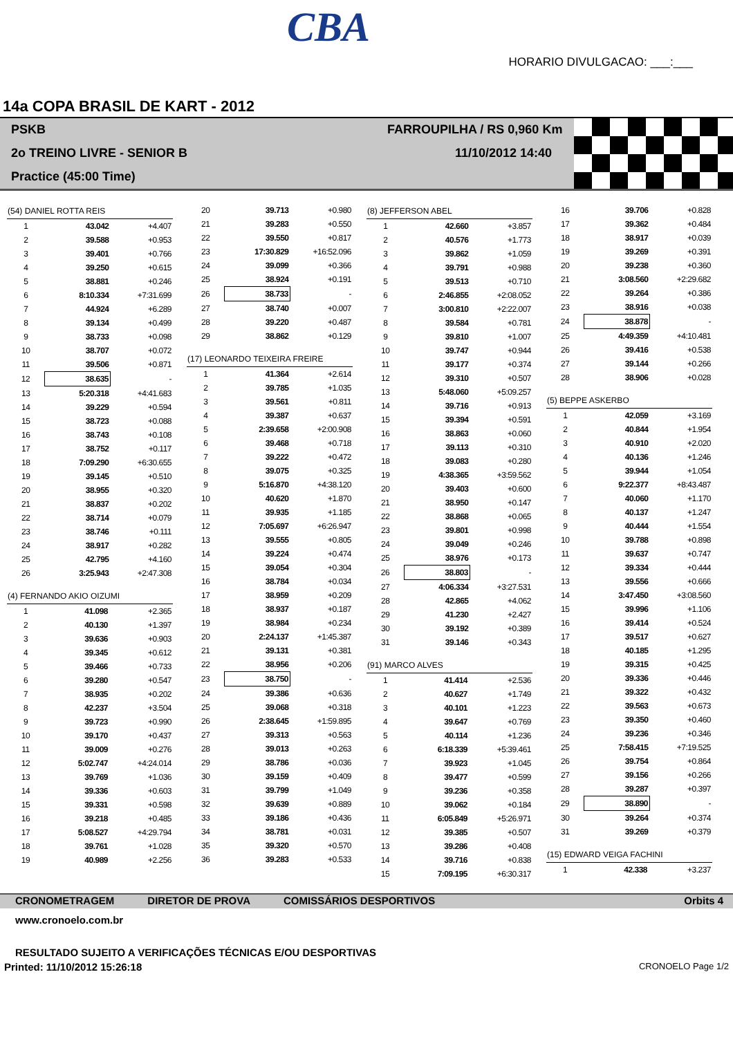CBA
HORARIO DIVULGACAO: ___:___
14a COPA BRASIL DE KART - 2012
PSKB
2o TREINO LIVRE - SENIOR B
Practice (45:00 Time)
FARROUPILHA / RS 0,960 Km
11/10/2012 14:40
| (54) DANIEL ROTTA REIS | | |
| --- | --- | --- |
| 1 | 43.042 | +4.407 |
| 2 | 39.588 | +0.953 |
| 3 | 39.401 | +0.766 |
| 4 | 39.250 | +0.615 |
| 5 | 38.881 | +0.246 |
| 6 | 8:10.334 | +7:31.699 |
| 7 | 44.924 | +6.289 |
| 8 | 39.134 | +0.499 |
| 9 | 38.733 | +0.098 |
| 10 | 38.707 | +0.072 |
| 11 | 39.506 | +0.871 |
| 12 | 38.635 | - |
| 13 | 5:20.318 | +4:41.683 |
| 14 | 39.229 | +0.594 |
| 15 | 38.723 | +0.088 |
| 16 | 38.743 | +0.108 |
| 17 | 38.752 | +0.117 |
| 18 | 7:09.290 | +6:30.655 |
| 19 | 39.145 | +0.510 |
| 20 | 38.955 | +0.320 |
| 21 | 38.837 | +0.202 |
| 22 | 38.714 | +0.079 |
| 23 | 38.746 | +0.111 |
| 24 | 38.917 | +0.282 |
| 25 | 42.795 | +4.160 |
| 26 | 3:25.943 | +2:47.308 |
| (4) FERNANDO AKIO OIZUMI | | |
| --- | --- | --- |
| 1 | 41.098 | +2.365 |
| 2 | 40.130 | +1.397 |
| 3 | 39.636 | +0.903 |
| 4 | 39.345 | +0.612 |
| 5 | 39.466 | +0.733 |
| 6 | 39.280 | +0.547 |
| 7 | 38.935 | +0.202 |
| 8 | 42.237 | +3.504 |
| 9 | 39.723 | +0.990 |
| 10 | 39.170 | +0.437 |
| 11 | 39.009 | +0.276 |
| 12 | 5:02.747 | +4:24.014 |
| 13 | 39.769 | +1.036 |
| 14 | 39.336 | +0.603 |
| 15 | 39.331 | +0.598 |
| 16 | 39.218 | +0.485 |
| 17 | 5:08.527 | +4:29.794 |
| 18 | 39.761 | +1.028 |
| 19 | 40.989 | +2.256 |
| 20 | 39.713 | +0.980 |
| 21 | 39.283 | +0.550 |
| 22 | 39.550 | +0.817 |
| 23 | 17:30.829 | +16:52.096 |
| 24 | 39.099 | +0.366 |
| 25 | 38.924 | +0.191 |
| 26 | 38.733 | - |
| 27 | 38.740 | +0.007 |
| 28 | 39.220 | +0.487 |
| 29 | 38.862 | +0.129 |
| (17) LEONARDO TEIXEIRA FREIRE | | |
| --- | --- | --- |
| 1 | 41.364 | +2.614 |
| 2 | 39.785 | +1.035 |
| 3 | 39.561 | +0.811 |
| 4 | 39.387 | +0.637 |
| 5 | 2:39.658 | +2:00.908 |
| 6 | 39.468 | +0.718 |
| 7 | 39.222 | +0.472 |
| 8 | 39.075 | +0.325 |
| 9 | 5:16.870 | +4:38.120 |
| 10 | 40.620 | +1.870 |
| 11 | 39.935 | +1.185 |
| 12 | 7:05.697 | +6:26.947 |
| 13 | 39.555 | +0.805 |
| 14 | 39.224 | +0.474 |
| 15 | 39.054 | +0.304 |
| 16 | 38.784 | +0.034 |
| 17 | 38.959 | +0.209 |
| 18 | 38.937 | +0.187 |
| 19 | 38.984 | +0.234 |
| 20 | 2:24.137 | +1:45.387 |
| 21 | 39.131 | +0.381 |
| 22 | 38.956 | +0.206 |
| 23 | 38.750 | - |
| 24 | 39.386 | +0.636 |
| 25 | 39.068 | +0.318 |
| 26 | 2:38.645 | +1:59.895 |
| 27 | 39.313 | +0.563 |
| 28 | 39.013 | +0.263 |
| 29 | 38.786 | +0.036 |
| 30 | 39.159 | +0.409 |
| 31 | 39.799 | +1.049 |
| 32 | 39.639 | +0.889 |
| 33 | 39.186 | +0.436 |
| 34 | 38.781 | +0.031 |
| 35 | 39.320 | +0.570 |
| 36 | 39.283 | +0.533 |
| (8) JEFFERSON ABEL | | |
| --- | --- | --- |
| 1 | 42.660 | +3.857 |
| 2 | 40.576 | +1.773 |
| 3 | 39.862 | +1.059 |
| 4 | 39.791 | +0.988 |
| 5 | 39.513 | +0.710 |
| 6 | 2:46.855 | +2:08.052 |
| 7 | 3:00.810 | +2:22.007 |
| 8 | 39.584 | +0.781 |
| 9 | 39.810 | +1.007 |
| 10 | 39.747 | +0.944 |
| 11 | 39.177 | +0.374 |
| 12 | 39.310 | +0.507 |
| 13 | 5:48.060 | +5:09.257 |
| 14 | 39.716 | +0.913 |
| 15 | 39.394 | +0.591 |
| 16 | 38.863 | +0.060 |
| 17 | 39.113 | +0.310 |
| 18 | 39.083 | +0.280 |
| 19 | 4:38.365 | +3:59.562 |
| 20 | 39.403 | +0.600 |
| 21 | 38.950 | +0.147 |
| 22 | 38.868 | +0.065 |
| 23 | 39.801 | +0.998 |
| 24 | 39.049 | +0.246 |
| 25 | 38.976 | +0.173 |
| 26 | 38.803 | - |
| 27 | 4:06.334 | +3:27.531 |
| 28 | 42.865 | +4.062 |
| 29 | 41.230 | +2.427 |
| 30 | 39.192 | +0.389 |
| 31 | 39.146 | +0.343 |
| (91) MARCO ALVES | | |
| --- | --- | --- |
| 1 | 41.414 | +2.536 |
| 2 | 40.627 | +1.749 |
| 3 | 40.101 | +1.223 |
| 4 | 39.647 | +0.769 |
| 5 | 40.114 | +1.236 |
| 6 | 6:18.339 | +5:39.461 |
| 7 | 39.923 | +1.045 |
| 8 | 39.477 | +0.599 |
| 9 | 39.236 | +0.358 |
| 10 | 39.062 | +0.184 |
| 11 | 6:05.849 | +5:26.971 |
| 12 | 39.385 | +0.507 |
| 13 | 39.286 | +0.408 |
| 14 | 39.716 | +0.838 |
| 15 | 7:09.195 | +6:30.317 |
| 16 | 39.706 | +0.828 |
| 17 | 39.362 | +0.484 |
| 18 | 38.917 | +0.039 |
| 19 | 39.269 | +0.391 |
| 20 | 39.238 | +0.360 |
| 21 | 3:08.560 | +2:29.682 |
| 22 | 39.264 | +0.386 |
| 23 | 38.916 | +0.038 |
| 24 | 38.878 | - |
| 25 | 4:49.359 | +4:10.481 |
| 26 | 39.416 | +0.538 |
| 27 | 39.144 | +0.266 |
| 28 | 38.906 | +0.028 |
| (5) BEPPE ASKERBO | | |
| --- | --- | --- |
| 1 | 42.059 | +3.169 |
| 2 | 40.844 | +1.954 |
| 3 | 40.910 | +2.020 |
| 4 | 40.136 | +1.246 |
| 5 | 39.944 | +1.054 |
| 6 | 9:22.377 | +8:43.487 |
| 7 | 40.060 | +1.170 |
| 8 | 40.137 | +1.247 |
| 9 | 40.444 | +1.554 |
| 10 | 39.788 | +0.898 |
| 11 | 39.637 | +0.747 |
| 12 | 39.334 | +0.444 |
| 13 | 39.556 | +0.666 |
| 14 | 3:47.450 | +3:08.560 |
| 15 | 39.996 | +1.106 |
| 16 | 39.414 | +0.524 |
| 17 | 39.517 | +0.627 |
| 18 | 40.185 | +1.295 |
| 19 | 39.315 | +0.425 |
| 20 | 39.336 | +0.446 |
| 21 | 39.322 | +0.432 |
| 22 | 39.563 | +0.673 |
| 23 | 39.350 | +0.460 |
| 24 | 39.236 | +0.346 |
| 25 | 7:58.415 | +7:19.525 |
| 26 | 39.754 | +0.864 |
| 27 | 39.156 | +0.266 |
| 28 | 39.287 | +0.397 |
| 29 | 38.890 | - |
| 30 | 39.264 | +0.374 |
| 31 | 39.269 | +0.379 |
| (15) EDWARD VEIGA FACHINI | | |
| --- | --- | --- |
| 1 | 42.338 | +3.237 |
CRONOMETRAGEM DIRETOR DE PROVA COMISSÁRIOS DESPORTIVOS Orbits 4
www.cronoelo.com.br
RESULTADO SUJEITO A VERIFICAÇÕES TÉCNICAS E/OU DESPORTIVAS
Printed: 11/10/2012 15:26:18 CRONOELO Page 1/2